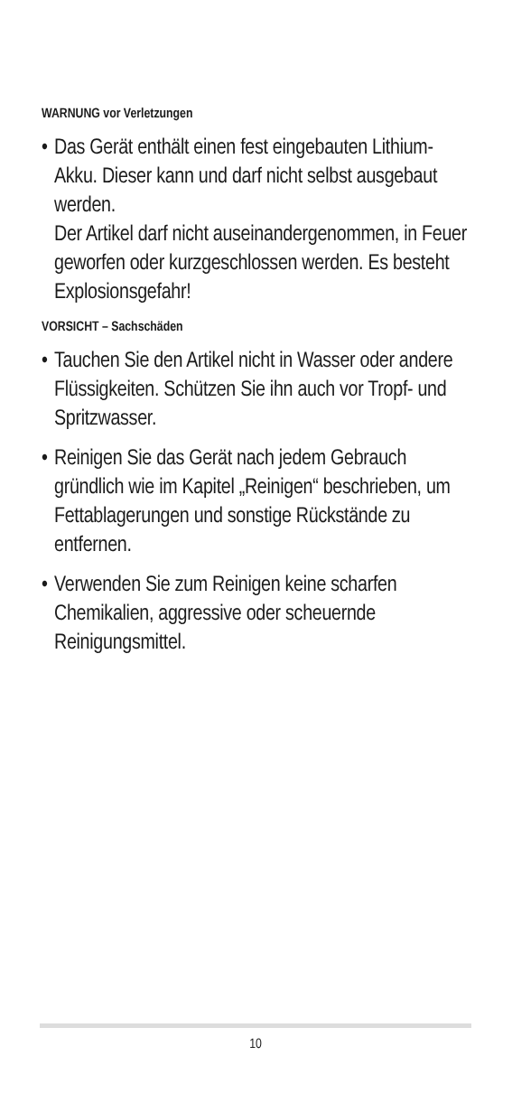WARNUNG vor Verletzungen
• Das Gerät enthält einen fest eingebau­ten Lithium-Akku. Dieser kann und darf nicht selbst ausgebaut werden.
Der Artikel darf nicht auseinander­genommen, in Feuer geworfen oder kurzgeschlossen werden. Es besteht Explosionsgefahr!
VORSICHT – Sachschäden
• Tauchen Sie den Artikel nicht in Wasser oder andere Flüssigkeiten. Schützen Sie ihn auch vor Tropf- und Spritzwasser.
• Reinigen Sie das Gerät nach jedem Gebrauch gründlich wie im Kapitel „Reinigen“ beschrieben, um Fettab­lagerungen und sonstige Rückstände zu entfernen.
• Verwenden Sie zum Reinigen keine scharfen Chemikalien, aggressive oder scheuernde Reinigungsmittel.
10